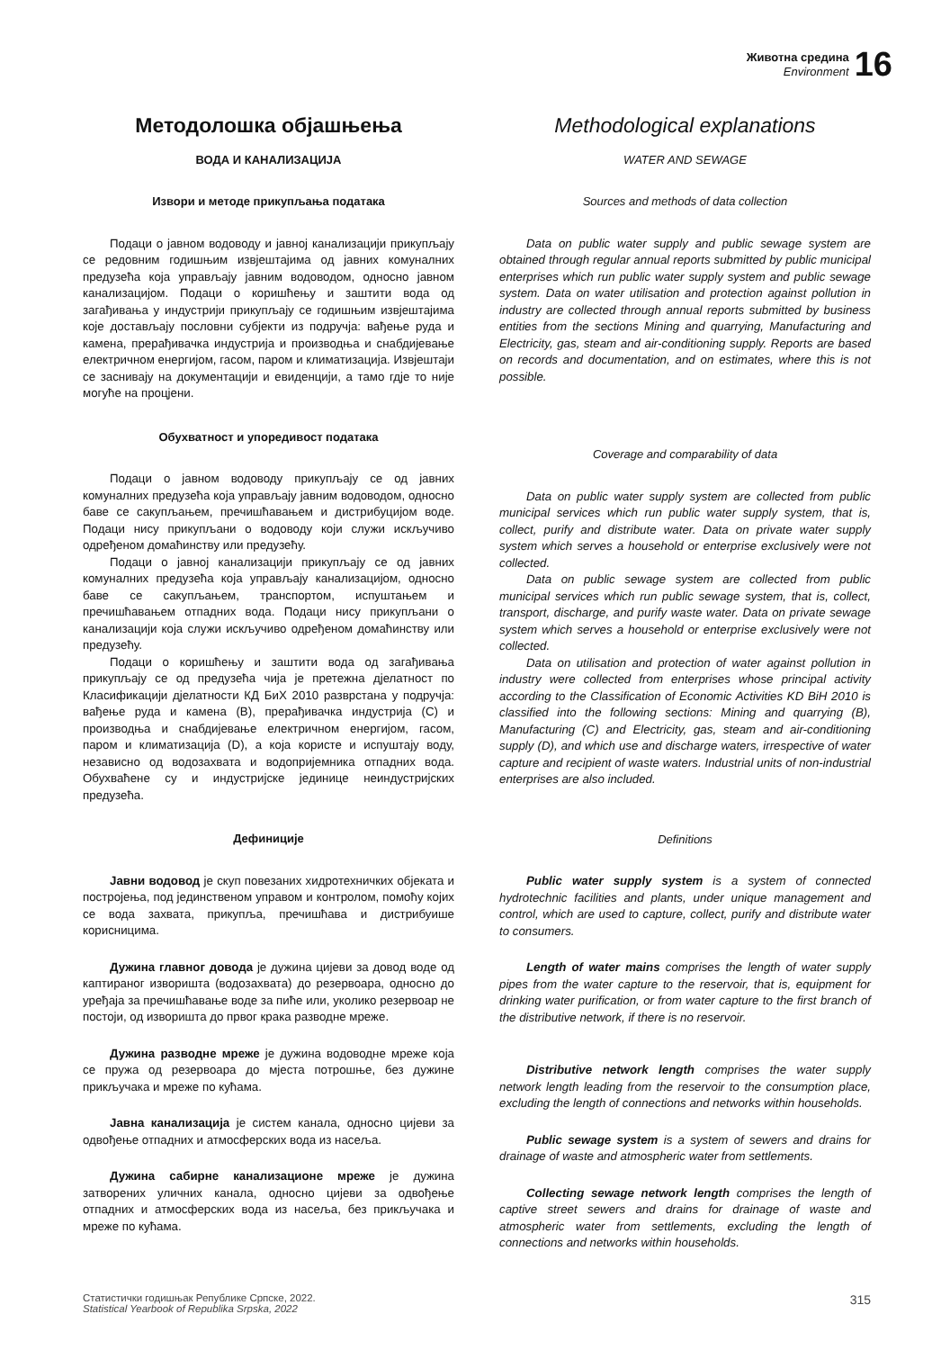Животна средина
Environment
16
Методолошка објашњења
ВОДА И КАНАЛИЗАЦИЈА
Извори и методе прикупљања података
Подаци о јавном водоводу и јавној канализацији прикупљају се редовним годишњим извјештајима од јавних комуналних предузећа која управљају јавним водоводом, односно јавном канализацијом. Подаци о коришћењу и заштити вода од загађивања у индустрији прикупљају се годишњим извјештајима које достављају пословни субјекти из подручја: вађење руда и камена, прерађивачка индустрија и производња и снабдијевање електричном енергијом, гасом, паром и климатизација. Извјештаји се заснивају на документацији и евиденцији, а тамо гдје то није могуће на процјени.
Обухватност и упоредивост података
Подаци о јавном водоводу прикупљају се од јавних комуналних предузећа која управљају јавним водоводом, односно баве се сакупљањем, пречишћавањем и дистрибуцијом воде. Подаци нису прикупљани о водоводу који служи искључиво одређеном домаћинству или предузећу.
Подаци о јавној канализацији прикупљају се од јавних комуналних предузећа која управљају канализацијом, односно баве се сакупљањем, транспортом, испуштањем и пречишћавањем отпадних вода. Подаци нису прикупљани о канализацији која служи искључиво одређеном домаћинству или предузећу.
Подаци о коришћењу и заштити вода од загађивања прикупљају се од предузећа чија је претежна дјелатност по Класификацији дјелатности КД БиХ 2010 разврстана у подручја: вађење руда и камена (B), прерађивачка индустрија (C) и производња и снабдијевање електричном енергијом, гасом, паром и климатизација (D), а која користе и испуштају воду, независно од водозахвата и водопријемника отпадних вода. Обухваћене су и индустријске јединице неиндустријских предузећа.
Дефиниције
Јавни водовод је скуп повезаних хидротехничких објеката и постројења, под јединственом управом и контролом, помоћу којих се вода захвата, прикупља, пречишћава и дистрибуише корисницима.
Дужина главног довода је дужина цијеви за довод воде од каптираног изворишта (водозахвата) до резервоара, односно до уређаја за пречишћавање воде за пиће или, уколико резервоар не постоји, од изворишта до првог крака разводне мреже.
Дужина разводне мреже је дужина водоводне мреже која се пружа од резервоара до мјеста потрошње, без дужине прикључака и мреже по кућама.
Јавна канализација је систем канала, односно цијеви за одвођење отпадних и атмосферских вода из насеља.
Дужина сабирне канализационе мреже је дужина затворених уличних канала, односно цијеви за одвођење отпадних и атмосферских вода из насеља, без прикључака и мреже по кућама.
Methodological explanations
WATER AND SEWAGE
Sources and methods of data collection
Data on public water supply and public sewage system are obtained through regular annual reports submitted by public municipal enterprises which run public water supply system and public sewage system. Data on water utilisation and protection against pollution in industry are collected through annual reports submitted by business entities from the sections Mining and quarrying, Manufacturing and Electricity, gas, steam and air-conditioning supply. Reports are based on records and documentation, and on estimates, where this is not possible.
Coverage and comparability of data
Data on public water supply system are collected from public municipal services which run public water supply system, that is, collect, purify and distribute water. Data on private water supply system which serves a household or enterprise exclusively were not collected.
Data on public sewage system are collected from public municipal services which run public sewage system, that is, collect, transport, discharge, and purify waste water. Data on private sewage system which serves a household or enterprise exclusively were not collected.
Data on utilisation and protection of water against pollution in industry were collected from enterprises whose principal activity according to the Classification of Economic Activities KD BiH 2010 is classified into the following sections: Mining and quarrying (B), Manufacturing (C) and Electricity, gas, steam and air-conditioning supply (D), and which use and discharge waters, irrespective of water capture and recipient of waste waters. Industrial units of non-industrial enterprises are also included.
Definitions
Public water supply system is a system of connected hydrotechnic facilities and plants, under unique management and control, which are used to capture, collect, purify and distribute water to consumers.
Length of water mains comprises the length of water supply pipes from the water capture to the reservoir, that is, equipment for drinking water purification, or from water capture to the first branch of the distributive network, if there is no reservoir.
Distributive network length comprises the water supply network length leading from the reservoir to the consumption place, excluding the length of connections and networks within households.
Public sewage system is a system of sewers and drains for drainage of waste and atmospheric water from settlements.
Collecting sewage network length comprises the length of captive street sewers and drains for drainage of waste and atmospheric water from settlements, excluding the length of connections and networks within households.
Статистички годишњак Републике Српске, 2022.
Statistical Yearbook of Republika Srpska, 2022
315